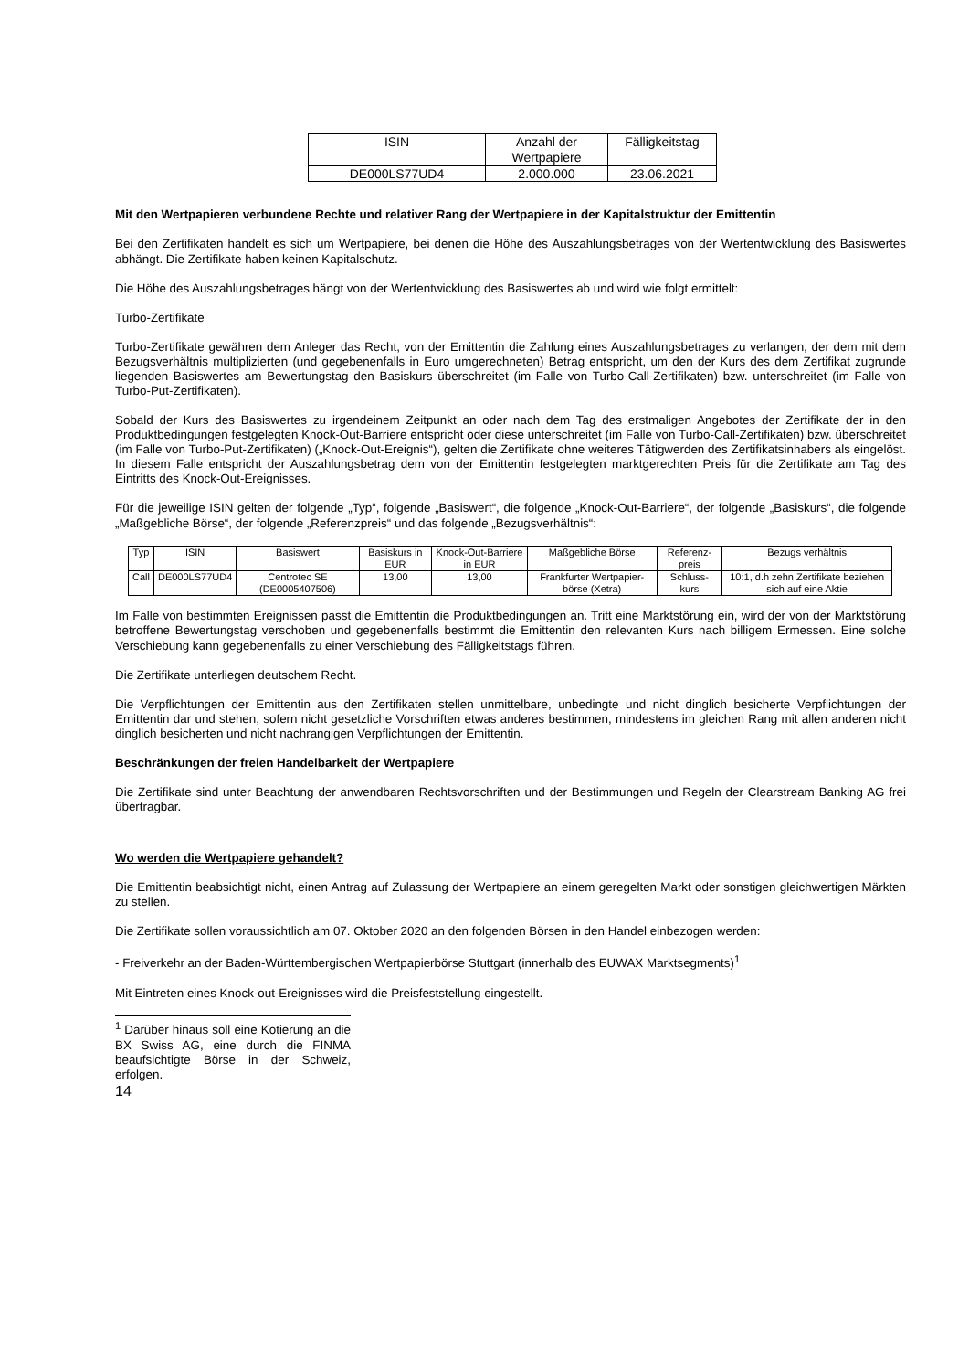| ISIN | Anzahl der Wertpapiere | Fälligkeitstag |
| DE000LS77UD4 | 2.000.000 | 23.06.2021 |
Mit den Wertpapieren verbundene Rechte und relativer Rang der Wertpapiere in der Kapitalstruktur der Emittentin
Bei den Zertifikaten handelt es sich um Wertpapiere, bei denen die Höhe des Auszahlungsbetrages von der Wertentwicklung des Basiswertes abhängt. Die Zertifikate haben keinen Kapitalschutz.
Die Höhe des Auszahlungsbetrages hängt von der Wertentwicklung des Basiswertes ab und wird wie folgt ermittelt:
Turbo-Zertifikate
Turbo-Zertifikate gewähren dem Anleger das Recht, von der Emittentin die Zahlung eines Auszahlungsbetrages zu verlangen, der dem mit dem Bezugsverhältnis multiplizierten (und gegebenenfalls in Euro umgerechneten) Betrag entspricht, um den der Kurs des dem Zertifikat zugrunde liegenden Basiswertes am Bewertungstag den Basiskurs überschreitet (im Falle von Turbo-Call-Zertifikaten) bzw. unterschreitet (im Falle von Turbo-Put-Zertifikaten).
Sobald der Kurs des Basiswertes zu irgendeinem Zeitpunkt an oder nach dem Tag des erstmaligen Angebotes der Zertifikate der in den Produktbedingungen festgelegten Knock-Out-Barriere entspricht oder diese unterschreitet (im Falle von Turbo-Call-Zertifikaten) bzw. überschreitet (im Falle von Turbo-Put-Zertifikaten) („Knock-Out-Ereignis“), gelten die Zertifikate ohne weiteres Tätigwerden des Zertifikatsinhabers als eingelöst. In diesem Falle entspricht der Auszahlungsbetrag dem von der Emittentin festgelegten marktgerechten Preis für die Zertifikate am Tag des Eintritts des Knock-Out-Ereignisses.
Für die jeweilige ISIN gelten der folgende „Typ“, folgende „Basiswert“, die folgende „Knock-Out-Barriere“, der folgende „Basiskurs“, die folgende „Maßgebliche Börse“, der folgende „Referenzpreis“ und das folgende „Bezugsverhältnis“:
| Typ | ISIN | Basiswert | Basiskurs in EUR | Knock-Out-Barriere in EUR | Maßgebliche Börse | Referenz-preis | Bezugs verhältnis |
| Call | DE000LS77UD4 | Centrotec SE (DE0005407506) | 13,00 | 13,00 | Frankfurter Wertpapier-börse (Xetra) | Schluss-kurs | 10:1, d.h zehn Zertifikate beziehen sich auf eine Aktie |
Im Falle von bestimmten Ereignissen passt die Emittentin die Produktbedingungen an. Tritt eine Marktstörung ein, wird der von der Marktstörung betroffene Bewertungstag verschoben und gegebenenfalls bestimmt die Emittentin den relevanten Kurs nach billigem Ermessen. Eine solche Verschiebung kann gegebenenfalls zu einer Verschiebung des Fälligkeitstags führen.
Die Zertifikate unterliegen deutschem Recht.
Die Verpflichtungen der Emittentin aus den Zertifikaten stellen unmittelbare, unbedingte und nicht dinglich besicherte Verpflichtungen der Emittentin dar und stehen, sofern nicht gesetzliche Vorschriften etwas anderes bestimmen, mindestens im gleichen Rang mit allen anderen nicht dinglich besicherten und nicht nachrangigen Verpflichtungen der Emittentin.
Beschränkungen der freien Handelbarkeit der Wertpapiere
Die Zertifikate sind unter Beachtung der anwendbaren Rechtsvorschriften und der Bestimmungen und Regeln der Clearstream Banking AG frei übertragbar.
Wo werden die Wertpapiere gehandelt?
Die Emittentin beabsichtigt nicht, einen Antrag auf Zulassung der Wertpapiere an einem geregelten Markt oder sonstigen gleichwertigen Märkten zu stellen.
Die Zertifikate sollen voraussichtlich am 07. Oktober 2020 an den folgenden Börsen in den Handel einbezogen werden:
- Freiverkehr an der Baden-Württembergischen Wertpapierbörse Stuttgart (innerhalb des EUWAX Marktsegments)<sup>1</sup>
Mit Eintreten eines Knock-out-Ereignisses wird die Preisfeststellung eingestellt.
<sup>1</sup> Darüber hinaus soll eine Kotierung an die BX Swiss AG, eine durch die FINMA beaufsichtigte Börse in der Schweiz, erfolgen.
14